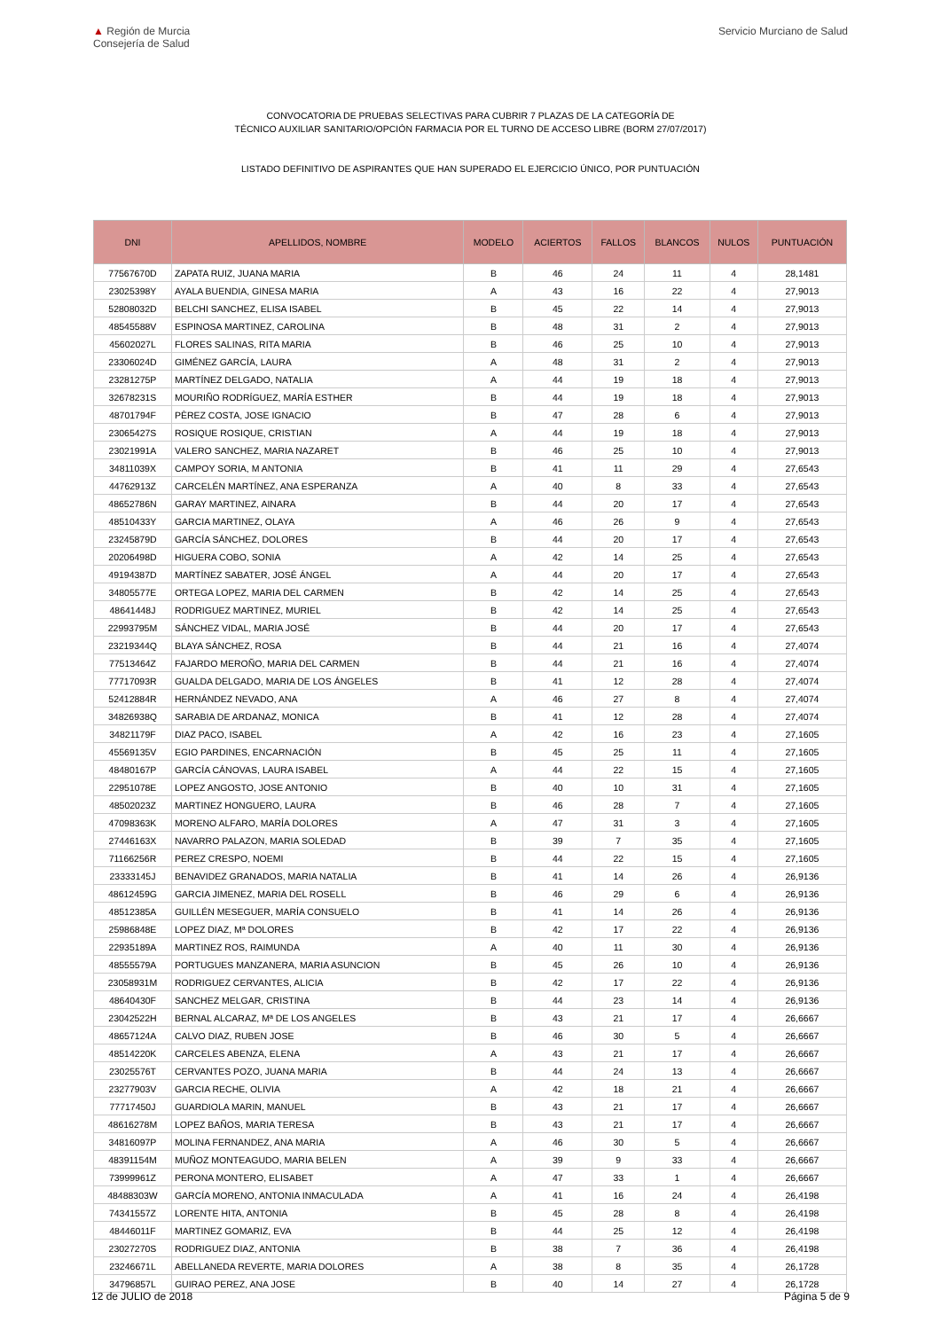▲ Región de Murcia
Consejería de Salud
Servicio Murciano de Salud
CONVOCATORIA DE PRUEBAS SELECTIVAS PARA CUBRIR 7 PLAZAS DE LA CATEGORÍA DE
TÉCNICO AUXILIAR SANITARIO/OPCIÓN FARMACIA POR EL TURNO DE ACCESO LIBRE (BORM 27/07/2017)
LISTADO DEFINITIVO DE ASPIRANTES QUE HAN SUPERADO EL EJERCICIO ÚNICO, POR PUNTUACIÓN
| DNI | APELLIDOS, NOMBRE | MODELO | ACIERTOS | FALLOS | BLANCOS | NULOS | PUNTUACIÓN |
| --- | --- | --- | --- | --- | --- | --- | --- |
| 77567670D | ZAPATA RUIZ, JUANA MARIA | B | 46 | 24 | 11 | 4 | 28,1481 |
| 23025398Y | AYALA BUENDIA, GINESA MARIA | A | 43 | 16 | 22 | 4 | 27,9013 |
| 52808032D | BELCHI SANCHEZ, ELISA ISABEL | B | 45 | 22 | 14 | 4 | 27,9013 |
| 48545588V | ESPINOSA MARTINEZ, CAROLINA | B | 48 | 31 | 2 | 4 | 27,9013 |
| 45602027L | FLORES SALINAS, RITA MARIA | B | 46 | 25 | 10 | 4 | 27,9013 |
| 23306024D | GIMÉNEZ GARCÍA, LAURA | A | 48 | 31 | 2 | 4 | 27,9013 |
| 23281275P | MARTÍNEZ DELGADO, NATALIA | A | 44 | 19 | 18 | 4 | 27,9013 |
| 32678231S | MOURIÑO RODRÍGUEZ, MARÍA ESTHER | B | 44 | 19 | 18 | 4 | 27,9013 |
| 48701794F | PÈREZ COSTA, JOSE IGNACIO | B | 47 | 28 | 6 | 4 | 27,9013 |
| 23065427S | ROSIQUE ROSIQUE, CRISTIAN | A | 44 | 19 | 18 | 4 | 27,9013 |
| 23021991A | VALERO SANCHEZ, MARIA NAZARET | B | 46 | 25 | 10 | 4 | 27,9013 |
| 34811039X | CAMPOY SORIA, M ANTONIA | B | 41 | 11 | 29 | 4 | 27,6543 |
| 44762913Z | CARCELÉN MARTÍNEZ, ANA ESPERANZA | A | 40 | 8 | 33 | 4 | 27,6543 |
| 48652786N | GARAY MARTINEZ, AINARA | B | 44 | 20 | 17 | 4 | 27,6543 |
| 48510433Y | GARCIA MARTINEZ, OLAYA | A | 46 | 26 | 9 | 4 | 27,6543 |
| 23245879D | GARCÍA SÁNCHEZ, DOLORES | B | 44 | 20 | 17 | 4 | 27,6543 |
| 20206498D | HIGUERA COBO, SONIA | A | 42 | 14 | 25 | 4 | 27,6543 |
| 49194387D | MARTÍNEZ SABATER, JOSÉ ÁNGEL | A | 44 | 20 | 17 | 4 | 27,6543 |
| 34805577E | ORTEGA LOPEZ, MARIA DEL CARMEN | B | 42 | 14 | 25 | 4 | 27,6543 |
| 48641448J | RODRIGUEZ MARTINEZ, MURIEL | B | 42 | 14 | 25 | 4 | 27,6543 |
| 22993795M | SÁNCHEZ VIDAL, MARIA JOSÉ | B | 44 | 20 | 17 | 4 | 27,6543 |
| 23219344Q | BLAYA SÁNCHEZ, ROSA | B | 44 | 21 | 16 | 4 | 27,4074 |
| 77513464Z | FAJARDO MEROÑO, MARIA DEL CARMEN | B | 44 | 21 | 16 | 4 | 27,4074 |
| 77717093R | GUALDA DELGADO, MARIA DE LOS ÁNGELES | B | 41 | 12 | 28 | 4 | 27,4074 |
| 52412884R | HERNÁNDEZ NEVADO, ANA | A | 46 | 27 | 8 | 4 | 27,4074 |
| 34826938Q | SARABIA DE ARDANAZ, MONICA | B | 41 | 12 | 28 | 4 | 27,4074 |
| 34821179F | DIAZ PACO, ISABEL | A | 42 | 16 | 23 | 4 | 27,1605 |
| 45569135V | EGIO PARDINES, ENCARNACIÓN | B | 45 | 25 | 11 | 4 | 27,1605 |
| 48480167P | GARCÍA CÁNOVAS, LAURA ISABEL | A | 44 | 22 | 15 | 4 | 27,1605 |
| 22951078E | LOPEZ ANGOSTO, JOSE ANTONIO | B | 40 | 10 | 31 | 4 | 27,1605 |
| 48502023Z | MARTINEZ HONGUERO, LAURA | B | 46 | 28 | 7 | 4 | 27,1605 |
| 47098363K | MORENO ALFARO, MARÍA DOLORES | A | 47 | 31 | 3 | 4 | 27,1605 |
| 27446163X | NAVARRO PALAZON, MARIA SOLEDAD | B | 39 | 7 | 35 | 4 | 27,1605 |
| 71166256R | PEREZ CRESPO, NOEMI | B | 44 | 22 | 15 | 4 | 27,1605 |
| 23333145J | BENAVIDEZ GRANADOS, MARIA NATALIA | B | 41 | 14 | 26 | 4 | 26,9136 |
| 48612459G | GARCIA JIMENEZ, MARIA DEL ROSELL | B | 46 | 29 | 6 | 4 | 26,9136 |
| 48512385A | GUILLÉN MESEGUER, MARÍA CONSUELO | B | 41 | 14 | 26 | 4 | 26,9136 |
| 25986848E | LOPEZ DIAZ, Mª DOLORES | B | 42 | 17 | 22 | 4 | 26,9136 |
| 22935189A | MARTINEZ ROS, RAIMUNDA | A | 40 | 11 | 30 | 4 | 26,9136 |
| 48555579A | PORTUGUES MANZANERA, MARIA ASUNCION | B | 45 | 26 | 10 | 4 | 26,9136 |
| 23058931M | RODRIGUEZ CERVANTES, ALICIA | B | 42 | 17 | 22 | 4 | 26,9136 |
| 48640430F | SANCHEZ MELGAR, CRISTINA | B | 44 | 23 | 14 | 4 | 26,9136 |
| 23042522H | BERNAL ALCARAZ, Mª DE LOS ANGELES | B | 43 | 21 | 17 | 4 | 26,6667 |
| 48657124A | CALVO DIAZ, RUBEN JOSE | B | 46 | 30 | 5 | 4 | 26,6667 |
| 48514220K | CARCELES ABENZA, ELENA | A | 43 | 21 | 17 | 4 | 26,6667 |
| 23025576T | CERVANTES POZO, JUANA MARIA | B | 44 | 24 | 13 | 4 | 26,6667 |
| 23277903V | GARCIA RECHE, OLIVIA | A | 42 | 18 | 21 | 4 | 26,6667 |
| 77717450J | GUARDIOLA MARIN, MANUEL | B | 43 | 21 | 17 | 4 | 26,6667 |
| 48616278M | LOPEZ BAÑOS, MARIA TERESA | B | 43 | 21 | 17 | 4 | 26,6667 |
| 34816097P | MOLINA FERNANDEZ, ANA MARIA | A | 46 | 30 | 5 | 4 | 26,6667 |
| 48391154M | MUÑOZ MONTEAGUDO, MARIA BELEN | A | 39 | 9 | 33 | 4 | 26,6667 |
| 73999961Z | PERONA MONTERO, ELISABET | A | 47 | 33 | 1 | 4 | 26,6667 |
| 48488303W | GARCÍA MORENO, ANTONIA INMACULADA | A | 41 | 16 | 24 | 4 | 26,4198 |
| 74341557Z | LORENTE HITA, ANTONIA | B | 45 | 28 | 8 | 4 | 26,4198 |
| 48446011F | MARTINEZ GOMARIZ, EVA | B | 44 | 25 | 12 | 4 | 26,4198 |
| 23027270S | RODRIGUEZ DIAZ, ANTONIA | B | 38 | 7 | 36 | 4 | 26,4198 |
| 23246671L | ABELLANEDA REVERTE, MARIA DOLORES | A | 38 | 8 | 35 | 4 | 26,1728 |
| 34796857L | GUIRAO PEREZ, ANA JOSE | B | 40 | 14 | 27 | 4 | 26,1728 |
12 de JULIO de 2018 Página 5 de 9